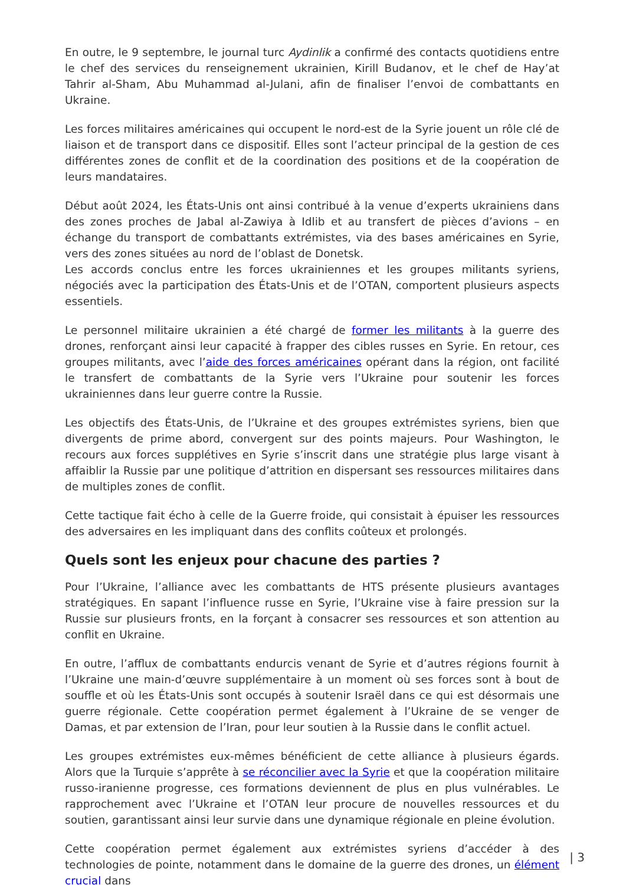En outre, le 9 septembre, le journal turc Aydinlik a confirmé des contacts quotidiens entre le chef des services du renseignement ukrainien, Kirill Budanov, et le chef de Hay’at Tahrir al-Sham, Abu Muhammad al-Julani, afin de finaliser l’envoi de combattants en Ukraine.
Les forces militaires américaines qui occupent le nord-est de la Syrie jouent un rôle clé de liaison et de transport dans ce dispositif. Elles sont l’acteur principal de la gestion de ces différentes zones de conflit et de la coordination des positions et de la coopération de leurs mandataires.
Début août 2024, les États-Unis ont ainsi contribué à la venue d’experts ukrainiens dans des zones proches de Jabal al-Zawiya à Idlib et au transfert de pièces d’avions – en échange du transport de combattants extrémistes, via des bases américaines en Syrie, vers des zones situées au nord de l’oblast de Donetsk.
Les accords conclus entre les forces ukrainiennes et les groupes militants syriens, négociés avec la participation des États-Unis et de l’OTAN, comportent plusieurs aspects essentiels.
Le personnel militaire ukrainien a été chargé de former les militants à la guerre des drones, renforçant ainsi leur capacité à frapper des cibles russes en Syrie. En retour, ces groupes militants, avec l’aide des forces américaines opérant dans la région, ont facilité le transfert de combattants de la Syrie vers l’Ukraine pour soutenir les forces ukrainiennes dans leur guerre contre la Russie.
Les objectifs des États-Unis, de l’Ukraine et des groupes extrémistes syriens, bien que divergents de prime abord, convergent sur des points majeurs. Pour Washington, le recours aux forces supplétives en Syrie s’inscrit dans une stratégie plus large visant à affaiblir la Russie par une politique d’attrition en dispersant ses ressources militaires dans de multiples zones de conflit.
Cette tactique fait écho à celle de la Guerre froide, qui consistait à épuiser les ressources des adversaires en les impliquant dans des conflits coûteux et prolongés.
Quels sont les enjeux pour chacune des parties ?
Pour l’Ukraine, l’alliance avec les combattants de HTS présente plusieurs avantages stratégiques. En sapant l’influence russe en Syrie, l’Ukraine vise à faire pression sur la Russie sur plusieurs fronts, en la forçant à consacrer ses ressources et son attention au conflit en Ukraine.
En outre, l’afflux de combattants endurcis venant de Syrie et d’autres régions fournit à l’Ukraine une main-d’œuvre supplémentaire à un moment où ses forces sont à bout de souffle et où les États-Unis sont occupés à soutenir Israël dans ce qui est désormais une guerre régionale. Cette coopération permet également à l’Ukraine de se venger de Damas, et par extension de l’Iran, pour leur soutien à la Russie dans le conflit actuel.
Les groupes extrémistes eux-mêmes bénéficient de cette alliance à plusieurs égards. Alors que la Turquie s’apprête à se réconcilier avec la Syrie et que la coopération militaire russo-iranienne progresse, ces formations deviennent de plus en plus vulnérables. Le rapprochement avec l’Ukraine et l’OTAN leur procure de nouvelles ressources et du soutien, garantissant ainsi leur survie dans une dynamique régionale en pleine évolution.
Cette coopération permet également aux extrémistes syriens d’accéder à des technologies de pointe, notamment dans le domaine de la guerre des drones, un élément crucial dans
| 3